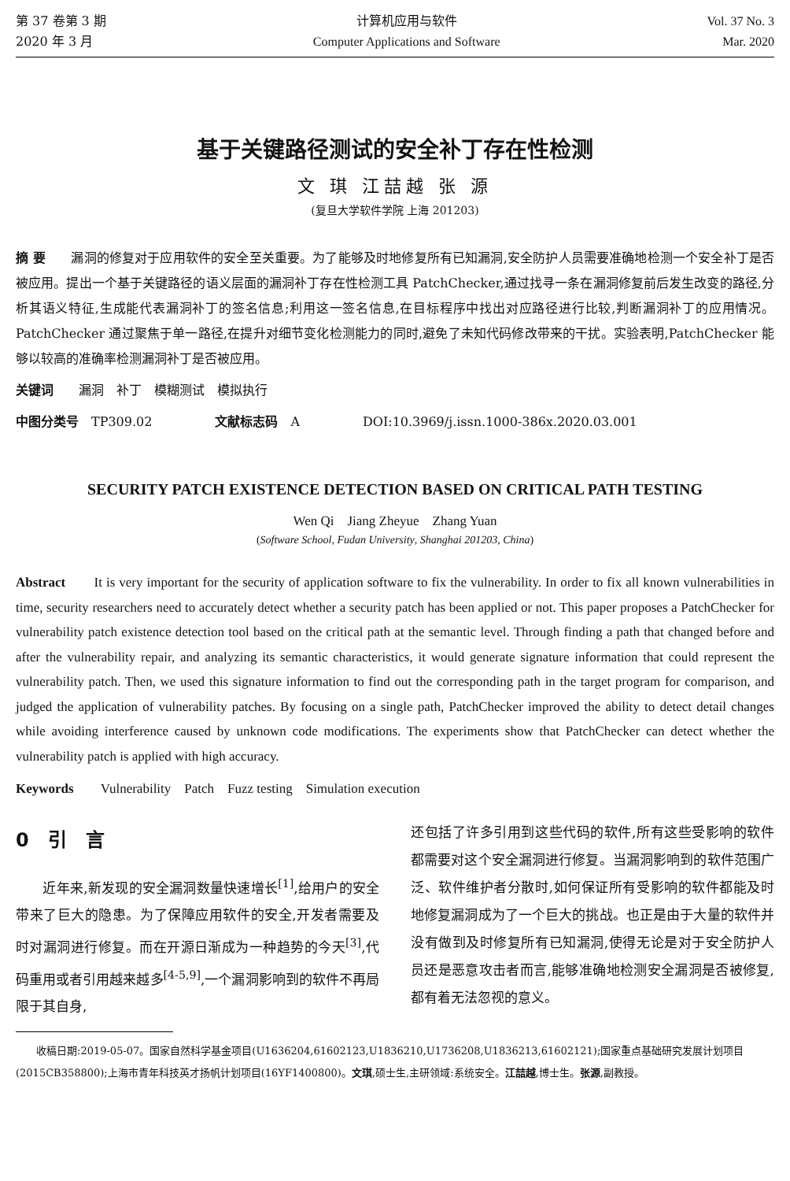第 37 卷第 3 期
2020 年 3 月
计算机应用与软件
Computer Applications and Software
Vol. 37 No. 3
Mar. 2020
基于关键路径测试的安全补丁存在性检测
文 琪 江喆越 张 源
(复旦大学软件学院 上海 201203)
摘 要　　漏洞的修复对于应用软件的安全至关重要。为了能够及时地修复所有已知漏洞,安全防护人员需要准确地检测一个安全补丁是否被应用。提出一个基于关键路径的语义层面的漏洞补丁存在性检测工具 PatchChecker,通过找寻一条在漏洞修复前后发生改变的路径,分析其语义特征,生成能代表漏洞补丁的签名信息;利用这一签名信息,在目标程序中找出对应路径进行比较,判断漏洞补丁的应用情况。PatchChecker 通过聚焦于单一路径,在提升对细节变化检测能力的同时,避免了未知代码修改带来的干扰。实验表明,PatchChecker 能够以较高的准确率检测漏洞补丁是否被应用。
关键词　　漏洞　补丁　模糊测试　模拟执行
中图分类号　TP309.02　　　　　文献标志码　A　　　　　DOI:10.3969/j.issn.1000-386x.2020.03.001
SECURITY PATCH EXISTENCE DETECTION BASED ON CRITICAL PATH TESTING
Wen Qi　Jiang Zheyue　Zhang Yuan
(Software School, Fudan University, Shanghai 201203, China)
Abstract　　It is very important for the security of application software to fix the vulnerability. In order to fix all known vulnerabilities in time, security researchers need to accurately detect whether a security patch has been applied or not. This paper proposes a PatchChecker for vulnerability patch existence detection tool based on the critical path at the semantic level. Through finding a path that changed before and after the vulnerability repair, and analyzing its semantic characteristics, it would generate signature information that could represent the vulnerability patch. Then, we used this signature information to find out the corresponding path in the target program for comparison, and judged the application of vulnerability patches. By focusing on a single path, PatchChecker improved the ability to detect detail changes while avoiding interference caused by unknown code modifications. The experiments show that PatchChecker can detect whether the vulnerability patch is applied with high accuracy.
Keywords　　Vulnerability　Patch　Fuzz testing　Simulation execution
0　引　言
　　近年来,新发现的安全漏洞数量快速增长<sup>[1]</sup>,给用户的安全带来了巨大的隐患。为了保障应用软件的安全,开发者需要及时对漏洞进行修复。而在开源日渐成为一种趋势的今天<sup>[3]</sup>,代码重用或者引用越来越多<sup>[4-5,9]</sup>,一个漏洞影响到的软件不再局限于其自身,
还包括了许多引用到这些代码的软件,所有这些受影响的软件都需要对这个安全漏洞进行修复。当漏洞影响到的软件范围广泛、软件维护者分散时,如何保证所有受影响的软件都能及时地修复漏洞成为了一个巨大的挑战。也正是由于大量的软件并没有做到及时修复所有已知漏洞,使得无论是对于安全防护人员还是恶意攻击者而言,能够准确地检测安全漏洞是否被修复,都有着无法忽视的意义。
　　收稿日期:2019-05-07。国家自然科学基金项目(U1636204,61602123,U1836210,U1736208,U1836213,61602121);国家重点基础研究发展计划项目(2015CB358800);上海市青年科技英才扬帆计划项目(16YF1400800)。文琪,硕士生,主研领域:系统安全。江喆越,博士生。张源,副教授。